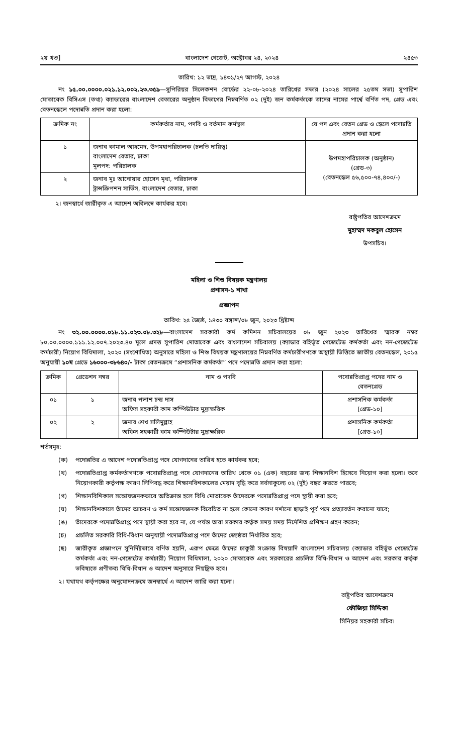২য় খণ্ড] বাংলাদেশ গেজেট, অক্টোবর ২৪, ২০২৪ ২৪৫৩
তারিখ: ১২ ভাদ্র, ১৪৩১/২৭ আগস্ট, ২০২৪
নং ১৫.০০.০০০০.০২১.১২.০০২.২৩.৩৫৯—সুপিরিয়র সিলেকশন বোর্ডের ২২-০৮-২০২৪ তারিখের সভার (২০২৪ সালের ২৫তম সভা) সুপারিশ মোতাবেক বিসিএস (তথ্য) ক্যাডারের বাংলাদেশ বেতারের অনুষ্ঠান বিভাগের নিম্নবর্ণিত ০২ (দুই) জন কর্মকর্তাকে তাদের নামের পার্শ্বে বর্ণিত পদ, গ্রেড এবং বেতনস্কেলে পদোন্নতি প্রদান করা হলো:
| ক্রমিক নং | কর্মকর্তার নাম, পদবি ও বর্তমান কর্মস্থল | যে পদ এবং বেতন গ্রেড ও স্কেলে পদোন্নতি প্রদান করা হলো |
| --- | --- | --- |
| ১ | জনাব কামাল আহমেদ, উপমহাপরিচালক (চলতি দায়িত্ব) বাংলাদেশ বেতার, ঢাকা মূলপদ: পরিচালক | উপমহাপরিচালক (অনুষ্ঠান) (গ্রেড-৩) (বেতনস্কেল ৫৬,৫০০-৭৪,৪০০/-) |
| ২ | জনাব মুঃ আনোয়ার হোসেন মৃধা, পরিচালক ট্রান্সক্রিপশন সার্ভিস, বাংলাদেশ বেতার, ঢাকা | |
২। জনস্বার্থে জারীকৃত এ আদেশ অবিলম্বে কার্যকর হবে।
রাষ্ট্রপতির আদেশক্রমে
মুহাম্মদ মকবুল হোসেন
উপসচিব।
মহিলা ও শিশু বিষয়ক মন্ত্রণালয়
প্রশাসন-১ শাখা
প্রজ্ঞাপন
তারিখ: ২৫ জ্যৈষ্ঠ, ১৪৩০ বঙ্গাব্দ/০৮ জুন, ২০২৩ খ্রিষ্টাব্দ
নং ৩২.০০.০০০০.০১৮.১১.০২৩.০৮.৩২৮—বাংলাদেশ সরকারী কর্ম কমিশন সচিবালয়ের ০৮ জুন ২০২৩ তারিখের স্মারক নম্বর ৮০.০০.০০০০.১১১.১২.০০৭.২০২৩.৪০ মূলে প্রদত্ত সুপারিশ মোতাবেক এবং বাংলাদেশ সচিবালয় (ক্যাডার বহির্ভূত গেজেটেড কর্মকর্তা এবং নন-গেজেটেড কর্মচারী) নিয়োগ বিধিমালা, ২০২০ (সংশোধিত) অনুসারে মহিলা ও শিশু বিষয়ক মন্ত্রণালয়ের নিম্নবর্ণিত কর্মচারীগণকে অস্থায়ী ভিত্তিতে জাতীয় বেতনস্কেল, ২০১৫ অনুযায়ী ১০ম গ্রেডে ১৬০০০-৩৮৬৪০/- টাকা বেতনক্রমে “প্রশাসনিক কর্মকর্তা” পদে পদোন্নতি প্রদান করা হলো:
| ক্রমিক | গ্রেডেশন নম্বর | নাম ও পদবি | পদোন্নতিপ্রাপ্ত পদের নাম ও বেতনগ্রেড |
| --- | --- | --- | --- |
| ০১ | ১ | জনাব পলাশ চন্দ্র দাস অফিস সহকারী কাম কম্পিউটার মুদ্রাক্ষরিক | প্রশাসনিক কর্মকর্তা [গ্রেড-১০] |
| ০২ | ২ | জনাব শেখ সলিমুল্লাহ অফিস সহকারী কাম কম্পিউটার মুদ্রাক্ষরিক | প্রশাসনিক কর্মকর্তা [গ্রেড-১০] |
শর্তসমূহ:
(ক) পদোন্নতির এ আদেশ পদোন্নতিপ্রাপ্ত পদে যোগদানের তারিখ হতে কার্যকর হবে;
(খ) পদোন্নতিপ্রাপ্ত কর্মকর্তাগণকে পদোন্নতিপ্রাপ্ত পদে যোগদানের তারিখ থেকে ০১ (এক) বছরের জন্য শিক্ষানবিশ হিসেবে নিয়োগ করা হলো। তবে নিয়োগকারী কর্তৃপক্ষ কারণ লিপিবদ্ধ করে শিক্ষানবিশকালের মেয়াদ বৃদ্ধি করে সর্বসাকুল্যে ০২ (দুই) বছর করতে পারবে;
(গ) শিক্ষানবিশিকাল সন্তোষজনকভাবে অতিক্রান্ত হলে বিধি মোতাবেক তাঁদেরকে পদোন্নতিপ্রাপ্ত পদে স্থায়ী করা হবে;
(ঘ) শিক্ষানবিশকালে তাঁদের আচরণ ও কর্ম সন্তোষজনক বিবেচিত না হলে কোনো কারণ দর্শানো ছাড়াই পূর্ব পদে প্রত্যাবর্তন করানো যাবে;
(ঙ) তাঁদেরকে পদোন্নতিপ্রাপ্ত পদে স্থায়ী করা হবে না, যে পর্যন্ত তারা সরকার কর্তৃক সময় সময় নির্দেশিত প্রশিক্ষণ গ্রহণ করেন;
(চ) প্রচলিত সরকারি বিধি-বিধান অনুযায়ী পদোন্নতিপ্রাপ্ত পদে তাঁদের জ্যেষ্ঠতা নির্ধারিত হবে;
(ছ) জারীকৃত প্রজ্ঞাপনে সুনির্দিষ্টভাবে বর্ণিত হয়নি, এরূপ ক্ষেত্রে তাঁদের চাকুরী সংক্রান্ত বিষয়াদি বাংলাদেশ সচিবালয় (ক্যাডার বহির্ভূত গেজেটেড কর্মকর্তা এবং নন-গেজেটেড কর্মচারী) নিয়োগ বিধিমালা, ২০২০ মোতাবেক এবং সরকারের প্রচলিত বিধি-বিধান ও আদেশ এবং সরকার কর্তৃক ভবিষ্যতে প্রণীতব্য বিধি-বিধান ও আদেশ অনুসারে নিয়ন্ত্রিত হবে।
২। যথাযথ কর্তৃপক্ষের অনুমোদনক্রমে জনস্বার্থে এ আদেশ জারি করা হলো।
রাষ্ট্রপতির আদেশক্রমে
ফৌজিয়া সিদ্দিকা
সিনিয়র সহকারী সচিব।